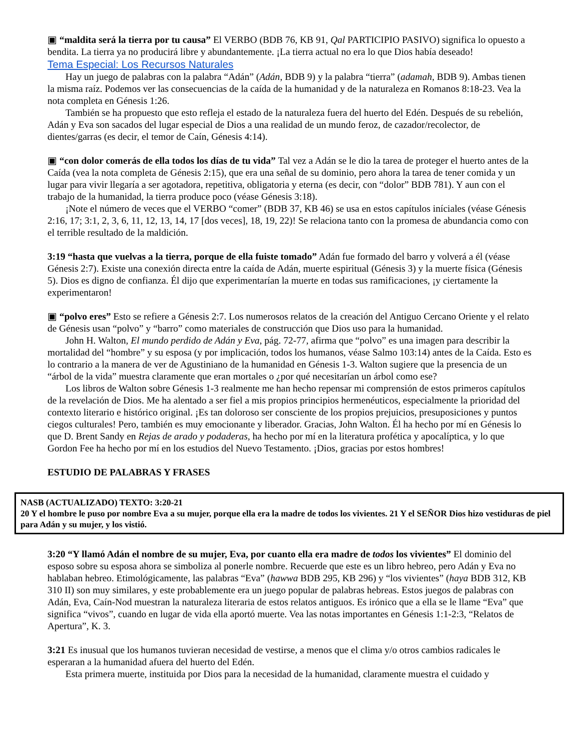▣ “maldita será la tierra por tu causa” El VERBO (BDB 76, KB 91, Qal PARTICIPIO PASIVO) significa lo opuesto a bendita. La tierra ya no producirá libre y abundantemente. ¡La tierra actual no era lo que Dios había deseado!
Tema Especial: Los Recursos Naturales
Hay un juego de palabras con la palabra “Adán” (Adán, BDB 9) y la palabra “tierra” (adamah, BDB 9). Ambas tienen la misma raíz. Podemos ver las consecuencias de la caída de la humanidad y de la naturaleza en Romanos 8:18-23. Vea la nota completa en Génesis 1:26.
También se ha propuesto que esto refleja el estado de la naturaleza fuera del huerto del Edén. Después de su rebelión, Adán y Eva son sacados del lugar especial de Dios a una realidad de un mundo feroz, de cazador/recolector, de dientes/garras (es decir, el temor de Caín, Génesis 4:14).
▣ “con dolor comerás de ella todos los días de tu vida” Tal vez a Adán se le dio la tarea de proteger el huerto antes de la Caída (vea la nota completa de Génesis 2:15), que era una señal de su dominio, pero ahora la tarea de tener comida y un lugar para vivir llegaría a ser agotadora, repetitiva, obligatoria y eterna (es decir, con “dolor” BDB 781). Y aun con el trabajo de la humanidad, la tierra produce poco (véase Génesis 3:18).
¡Note el número de veces que el VERBO “comer” (BDB 37, KB 46) se usa en estos capítulos iníciales (véase Génesis 2:16, 17; 3:1, 2, 3, 6, 11, 12, 13, 14, 17 [dos veces], 18, 19, 22)! Se relaciona tanto con la promesa de abundancia como con el terrible resultado de la maldición.
3:19 “hasta que vuelvas a la tierra, porque de ella fuiste tomado” Adán fue formado del barro y volverá a él (véase Génesis 2:7). Existe una conexión directa entre la caída de Adán, muerte espiritual (Génesis 3) y la muerte física (Génesis 5). Dios es digno de confianza. Él dijo que experimentarían la muerte en todas sus ramificaciones, ¡y ciertamente la experimentaron!
▣ “polvo eres” Esto se refiere a Génesis 2:7. Los numerosos relatos de la creación del Antiguo Cercano Oriente y el relato de Génesis usan “polvo” y “barro” como materiales de construcción que Dios uso para la humanidad.
John H. Walton, El mundo perdido de Adán y Eva, pág. 72-77, afirma que “polvo” es una imagen para describir la mortalidad del “hombre” y su esposa (y por implicación, todos los humanos, véase Salmo 103:14) antes de la Caída. Esto es lo contrario a la manera de ver de Agustiniano de la humanidad en Génesis 1-3. Walton sugiere que la presencia de un “árbol de la vida” muestra claramente que eran mortales o ¿por qué necesitarían un árbol como ese?
Los libros de Walton sobre Génesis 1-3 realmente me han hecho repensar mi comprensión de estos primeros capítulos de la revelación de Dios. Me ha alentado a ser fiel a mis propios principios hermenéuticos, especialmente la prioridad del contexto literario e histórico original. ¡Es tan doloroso ser consciente de los propios prejuicios, presuposiciones y puntos ciegos culturales! Pero, también es muy emocionante y liberador. Gracias, John Walton. Él ha hecho por mí en Génesis lo que D. Brent Sandy en Rejas de arado y podaderas, ha hecho por mí en la literatura profética y apocalíptica, y lo que Gordon Fee ha hecho por mí en los estudios del Nuevo Testamento. ¡Dios, gracias por estos hombres!
ESTUDIO DE PALABRAS Y FRASES
NASB (ACTUALIZADO) TEXTO: 3:20-21
20 Y el hombre le puso por nombre Eva a su mujer, porque ella era la madre de todos los vivientes. 21 Y el SEÑOR Dios hizo vestiduras de piel para Adán y su mujer, y los vistió.
3:20 “Y llamó Adán el nombre de su mujer, Eva, por cuanto ella era madre de todos los vivientes” El dominio del esposo sobre su esposa ahora se simboliza al ponerle nombre. Recuerde que este es un libro hebreo, pero Adán y Eva no hablaban hebreo. Etimológicamente, las palabras “Eva” (hawwa BDB 295, KB 296) y “los vivientes” (haya BDB 312, KB 310 II) son muy similares, y este probablemente era un juego popular de palabras hebreas. Estos juegos de palabras con Adán, Eva, Caín-Nod muestran la naturaleza literaria de estos relatos antiguos. Es irónico que a ella se le llame “Eva” que significa “vivos”, cuando en lugar de vida ella aportó muerte. Vea las notas importantes en Génesis 1:1-2:3, “Relatos de Apertura”, K. 3.
3:21 Es inusual que los humanos tuvieran necesidad de vestirse, a menos que el clima y/o otros cambios radicales le esperaran a la humanidad afuera del huerto del Edén.
Esta primera muerte, instituida por Dios para la necesidad de la humanidad, claramente muestra el cuidado y